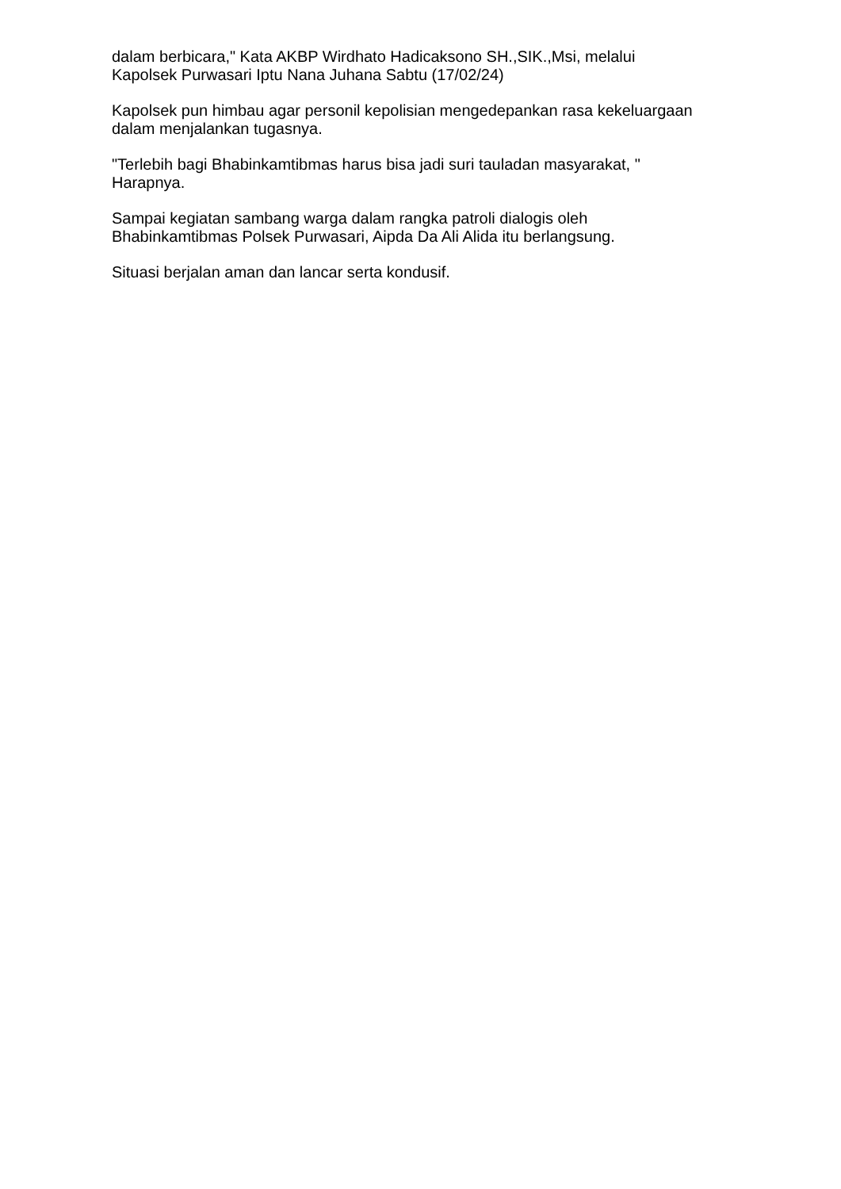dalam berbicara," Kata AKBP Wirdhato Hadicaksono SH.,SIK.,Msi, melalui Kapolsek Purwasari Iptu Nana Juhana Sabtu (17/02/24)
Kapolsek pun himbau agar personil kepolisian mengedepankan rasa kekeluargaan dalam menjalankan tugasnya.
"Terlebih bagi Bhabinkamtibmas harus bisa jadi suri tauladan masyarakat, " Harapnya.
Sampai kegiatan sambang warga dalam rangka patroli dialogis oleh Bhabinkamtibmas Polsek Purwasari, Aipda Da Ali Alida itu berlangsung.
Situasi berjalan aman dan lancar serta kondusif.